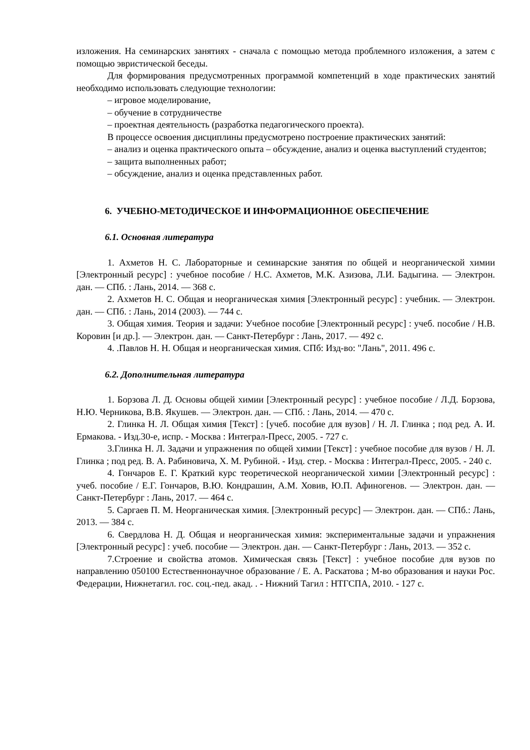изложения. На семинарских занятиях - сначала с помощью метода проблемного изложения, а затем с помощью эвристической беседы.
Для формирования предусмотренных программой компетенций в ходе практических занятий необходимо использовать следующие технологии:
– игровое моделирование,
– обучение в сотрудничестве
– проектная деятельность (разработка педагогического проекта).
В процессе освоения дисциплины предусмотрено построение практических занятий:
– анализ и оценка практического опыта – обсуждение, анализ и оценка выступлений студентов;
– защита выполненных работ;
– обсуждение, анализ и оценка представленных работ.
6. УЧЕБНО-МЕТОДИЧЕСКОЕ И ИНФОРМАЦИОННОЕ ОБЕСПЕЧЕНИЕ
6.1. Основная литература
1. Ахметов Н. С. Лабораторные и семинарские занятия по общей и неорганической химии [Электронный ресурс] : учебное пособие / Н.С. Ахметов, М.К. Азизова, Л.И. Бадыгина. — Электрон. дан. — СПб. : Лань, 2014. — 368 с.
2. Ахметов Н. С. Общая и неорганическая химия [Электронный ресурс] : учебник. — Электрон. дан. — СПб. : Лань, 2014 (2003). — 744 с.
3. Общая химия. Теория и задачи: Учебное пособие [Электронный ресурс] : учеб. пособие / Н.В. Коровин [и др.]. — Электрон. дан. — Санкт-Петербург : Лань, 2017. — 492 с.
4. .Павлов Н. Н. Общая и неорганическая химия. СПб: Изд-во: "Лань", 2011. 496 с.
6.2. Дополнительная литература
1. Борзова Л. Д. Основы общей химии [Электронный ресурс] : учебное пособие / Л.Д. Борзова, Н.Ю. Черникова, В.В. Якушев. — Электрон. дан. — СПб. : Лань, 2014. — 470 с.
2. Глинка Н. Л. Общая химия [Текст] : [учеб. пособие для вузов] / Н. Л. Глинка ; под ред. А. И. Ермакова. - Изд.30-е, испр. - Москва : Интеграл-Пресс, 2005. - 727 с.
3.Глинка Н. Л. Задачи и упражнения по общей химии [Текст] : учебное пособие для вузов / Н. Л. Глинка ; под ред. В. А. Рабиновича, Х. М. Рубиной. - Изд. стер. - Москва : Интеграл-Пресс, 2005. - 240 с.
4. Гончаров Е. Г. Краткий курс теоретической неорганической химии [Электронный ресурс] : учеб. пособие / Е.Г. Гончаров, В.Ю. Кондрашин, А.М. Ховив, Ю.П. Афиногенов. — Электрон. дан. — Санкт-Петербург : Лань, 2017. — 464 с.
5. Саргаев П. М. Неорганическая химия. [Электронный ресурс] — Электрон. дан. — СПб.: Лань, 2013. — 384 с.
6. Свердлова Н. Д. Общая и неорганическая химия: экспериментальные задачи и упражнения [Электронный ресурс] : учеб. пособие — Электрон. дан. — Санкт-Петербург : Лань, 2013. — 352 с.
7.Строение и свойства атомов. Химическая связь [Текст] : учебное пособие для вузов по направлению 050100 Естественнонаучное образование / Е. А. Раскатова ; М-во образования и науки Рос. Федерации, Нижнетагил. гос. соц.-пед. акад. . - Нижний Тагил : НТГСПА, 2010. - 127 с.